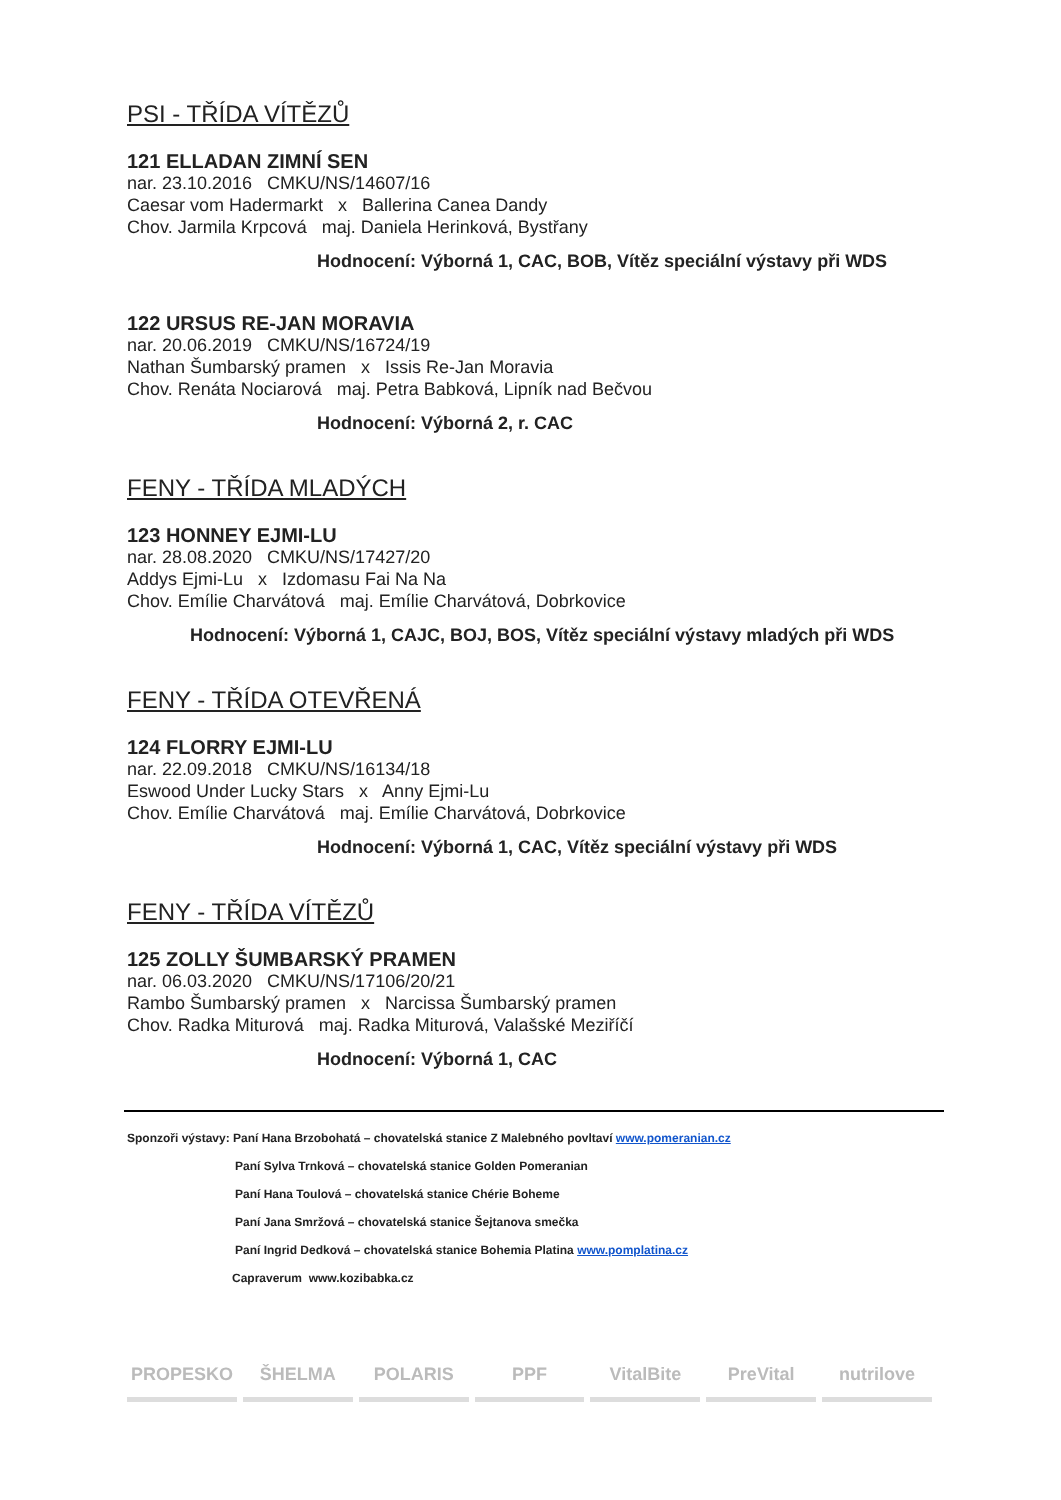PSI - TŘÍDA VÍTĚZŮ
121 ELLADAN ZIMNÍ SEN
nar. 23.10.2016 CMKU/NS/14607/16
Caesar vom Hadermarkt x Ballerina Canea Dandy
Chov. Jarmila Krpcová maj. Daniela Herinková, Bystřany
Hodnocení: Výborná 1, CAC, BOB, Vítěz speciální výstavy při WDS
122 URSUS RE-JAN MORAVIA
nar. 20.06.2019 CMKU/NS/16724/19
Nathan Šumbarský pramen x Issis Re-Jan Moravia
Chov. Renáta Nociarová maj. Petra Babková, Lipník nad Bečvou
Hodnocení: Výborná 2, r. CAC
FENY - TŘÍDA MLADÝCH
123 HONNEY EJMI-LU
nar. 28.08.2020 CMKU/NS/17427/20
Addys Ejmi-Lu x Izdomasu Fai Na Na
Chov. Emílie Charvátová maj. Emílie Charvátová, Dobrkovice
Hodnocení: Výborná 1, CAJC, BOJ, BOS, Vítěz speciální výstavy mladých při WDS
FENY - TŘÍDA OTEVŘENÁ
124 FLORRY EJMI-LU
nar. 22.09.2018 CMKU/NS/16134/18
Eswood Under Lucky Stars x Anny Ejmi-Lu
Chov. Emílie Charvátová maj. Emílie Charvátová, Dobrkovice
Hodnocení: Výborná 1, CAC, Vítěz speciální výstavy při WDS
FENY - TŘÍDA VÍTĚZŮ
125 ZOLLY ŠUMBARSKÝ PRAMEN
nar. 06.03.2020 CMKU/NS/17106/20/21
Rambo Šumbarský pramen x Narcissa Šumbarský pramen
Chov. Radka Miturová maj. Radka Miturová, Valašské Meziříčí
Hodnocení: Výborná 1, CAC
Sponzoři výstavy: Paní Hana Brzobohatá – chovatelská stanice Z Malebného povltaví www.pomeranian.cz
Paní Sylva Trnková – chovatelská stanice Golden Pomeranian
Paní Hana Toulová – chovatelská stanice Chérie Boheme
Paní Jana Smržová – chovatelská stanice Šejtanova smečka
Paní Ingrid Dedková – chovatelská stanice Bohemia Platina www.pomplatina.cz
Capraverum www.kozibabka.cz
PROPESKO ŠHELMA POLARIS PPF VitalBite PreVital nutrilove